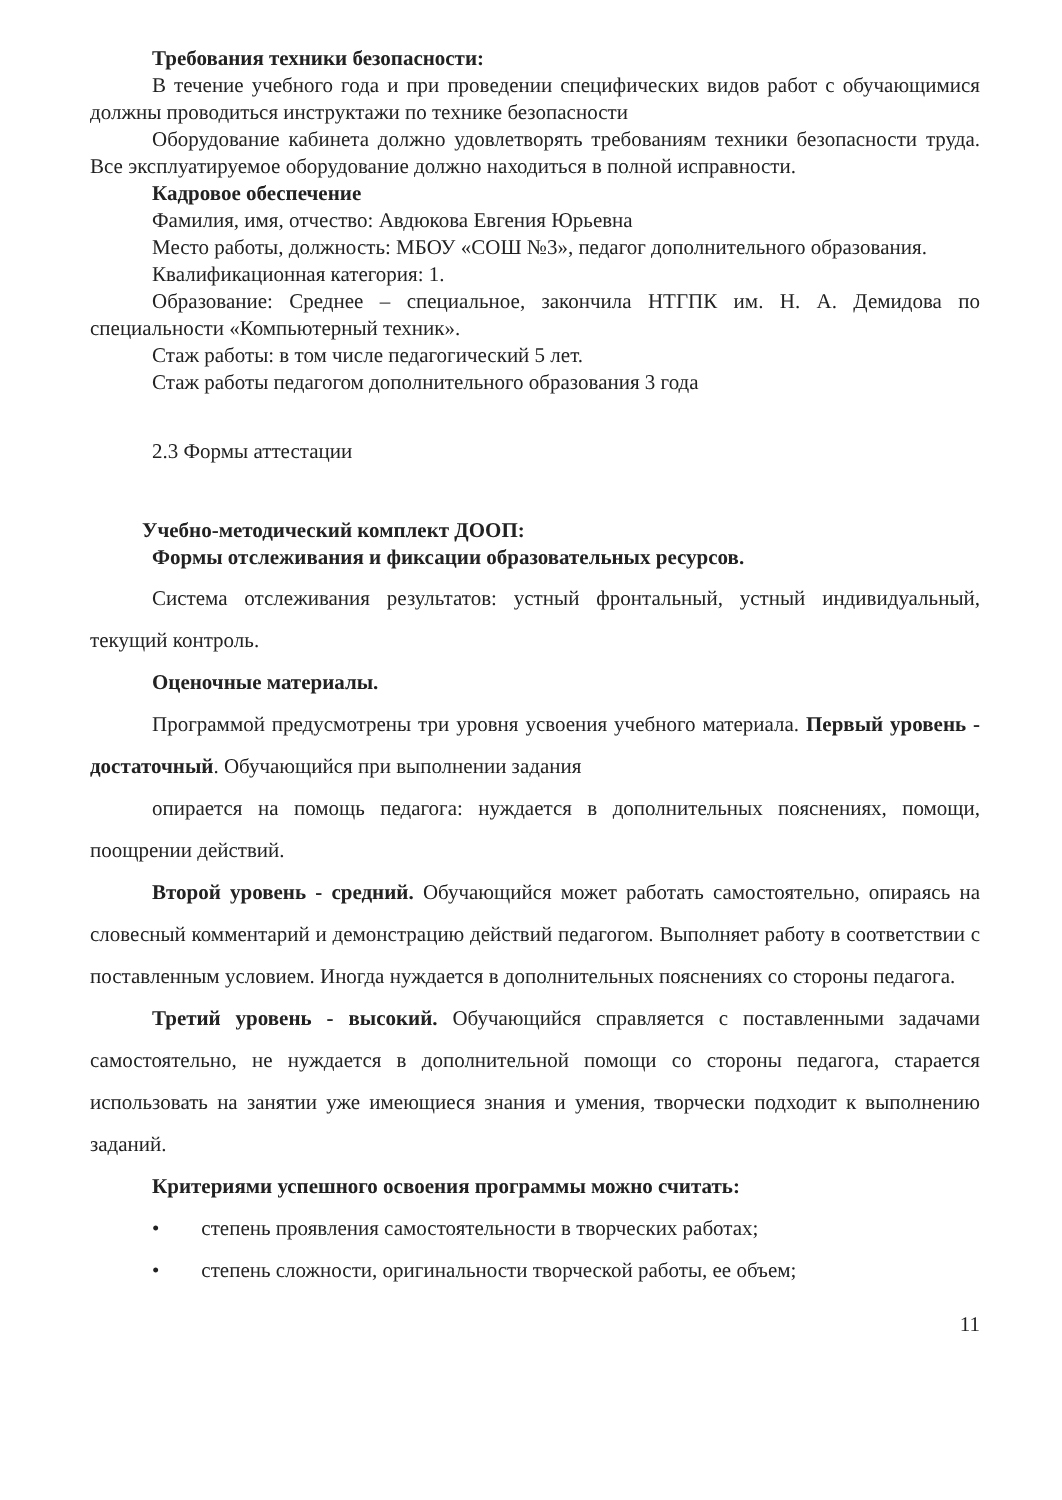Требования техники безопасности:
В течение учебного года и при проведении специфических видов работ с обучающимися должны проводиться инструктажи по технике безопасности
Оборудование кабинета должно удовлетворять требованиям техники безопасности труда. Все эксплуатируемое оборудование должно находиться в полной исправности.
Кадровое обеспечение
Фамилия, имя, отчество: Авдюкова Евгения Юрьевна
Место работы, должность: МБОУ «СОШ №3», педагог дополнительного образования.
Квалификационная категория: 1.
Образование: Среднее – специальное, закончила НТГПК им. Н. А. Демидова по специальности «Компьютерный техник».
Стаж работы: в том числе педагогический 5 лет.
Стаж работы педагогом дополнительного образования 3 года
2.3 Формы аттестации
Учебно-методический комплект ДООП:
Формы отслеживания и фиксации образовательных ресурсов.
Система отслеживания результатов: устный фронтальный, устный индивидуальный, текущий контроль.
Оценочные материалы.
Программой предусмотрены три уровня усвоения учебного материала. Первый уровень - достаточный. Обучающийся при выполнении задания
опирается на помощь педагога: нуждается в дополнительных пояснениях, помощи, поощрении действий.
Второй уровень - средний. Обучающийся может работать самостоятельно, опираясь на словесный комментарий и демонстрацию действий педагогом. Выполняет работу в соответствии с поставленным условием. Иногда нуждается в дополнительных пояснениях со стороны педагога.
Третий уровень - высокий. Обучающийся справляется с поставленными задачами самостоятельно, не нуждается в дополнительной помощи со стороны педагога, старается использовать на занятии уже имеющиеся знания и умения, творчески подходит к выполнению заданий.
Критериями успешного освоения программы можно считать:
• степень проявления самостоятельности в творческих работах;
• степень сложности, оригинальности творческой работы, ее объем;
11